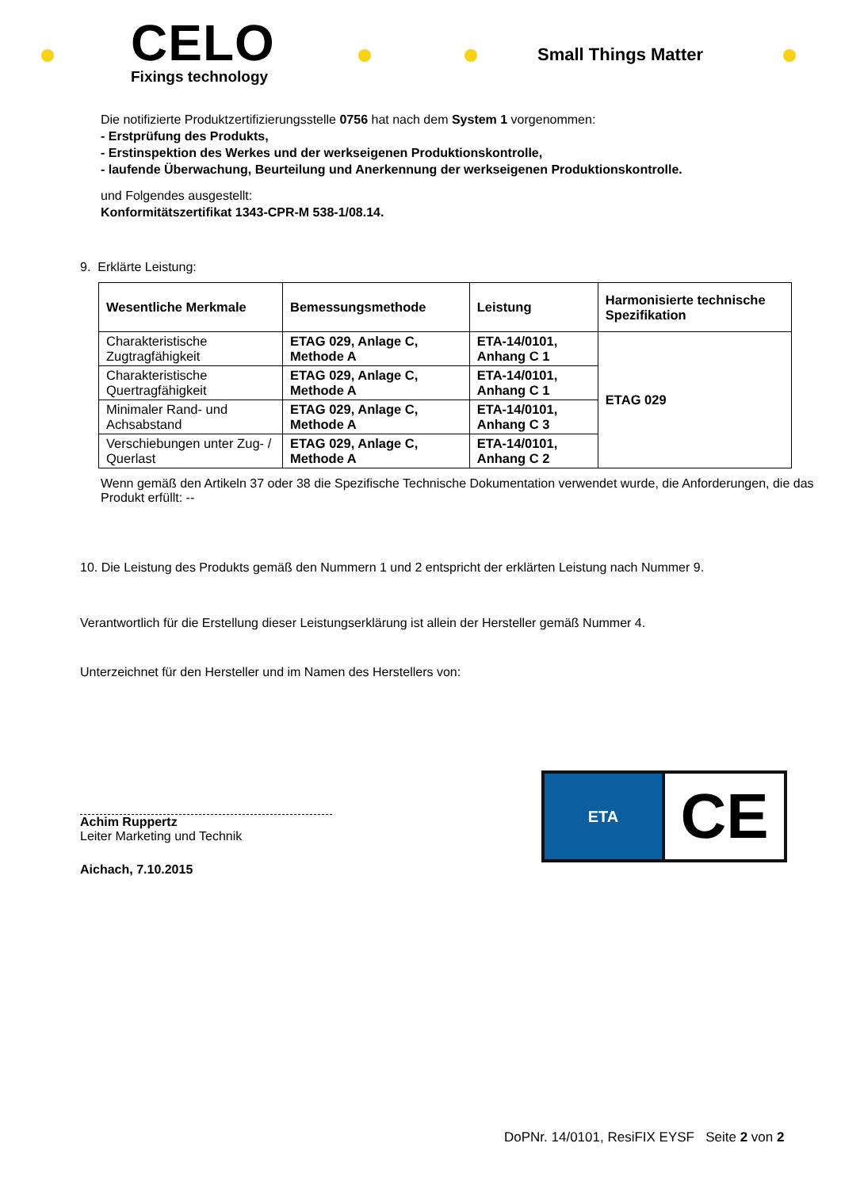CELO
Fixings technology
Small Things Matter
Die notifizierte Produktzertifizierungsstelle 0756 hat nach dem System 1 vorgenommen:
- Erstprüfung des Produkts,
- Erstinspektion des Werkes und der werkseigenen Produktionskontrolle,
- laufende Überwachung, Beurteilung und Anerkennung der werkseigenen Produktionskontrolle.
und Folgendes ausgestellt:
Konformitätszertifikat 1343-CPR-M 538-1/08.14.
9. Erklärte Leistung:
| Wesentliche Merkmale | Bemessungsmethode | Leistung | Harmonisierte technische Spezifikation |
| --- | --- | --- | --- |
| Charakteristische Zugtragfähigkeit | ETAG 029, Anlage C, Methode A | ETA-14/0101, Anhang C 1 | ETAG 029 |
| Charakteristische Quertragfähigkeit | ETAG 029, Anlage C, Methode A | ETA-14/0101, Anhang C 1 | |
| Minimaler Rand- und Achsabstand | ETAG 029, Anlage C, Methode A | ETA-14/0101, Anhang C 3 | |
| Verschiebungen unter Zug- / Querlast | ETAG 029, Anlage C, Methode A | ETA-14/0101, Anhang C 2 | |
Wenn gemäß den Artikeln 37 oder 38 die Spezifische Technische Dokumentation verwendet wurde, die Anforderungen, die das Produkt erfüllt: --
10. Die Leistung des Produkts gemäß den Nummern 1 und 2 entspricht der erklärten Leistung nach Nummer 9.
Verantwortlich für die Erstellung dieser Leistungserklärung ist allein der Hersteller gemäß Nummer 4.
Unterzeichnet für den Hersteller und im Namen des Herstellers von:
Achim Ruppertz
Leiter Marketing und Technik
Aichach, 7.10.2015
ETA
CE
DoPNr. 14/0101, ResiFIX EYSF Seite 2 von 2